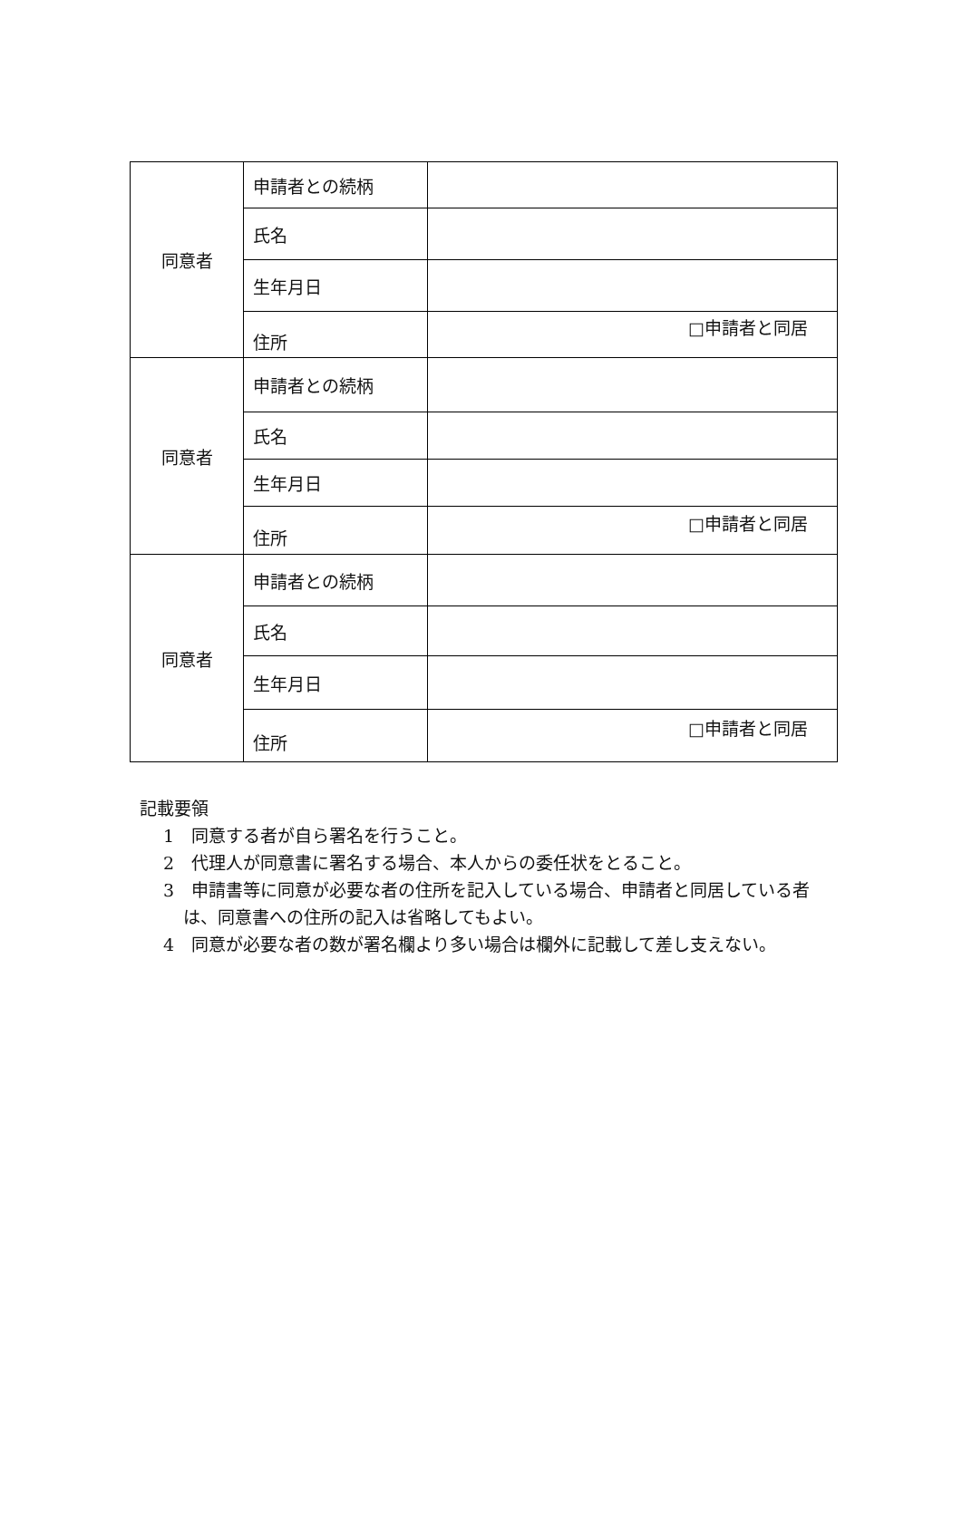| 同意者 | 申請者との続柄 | |
| | 氏名 | |
| | 生年月日 | |
| | 住所 | □申請者と同居 |
| 同意者 | 申請者との続柄 | |
| | 氏名 | |
| | 生年月日 | |
| | 住所 | □申請者と同居 |
| 同意者 | 申請者との続柄 | |
| | 氏名 | |
| | 生年月日 | |
| | 住所 | □申請者と同居 |
記載要領
1　同意する者が自ら署名を行うこと。
2　代理人が同意書に署名する場合、本人からの委任状をとること。
3　申請書等に同意が必要な者の住所を記入している場合、申請者と同居している者は、同意書への住所の記入は省略してもよい。
4　同意が必要な者の数が署名欄より多い場合は欄外に記載して差し支えない。